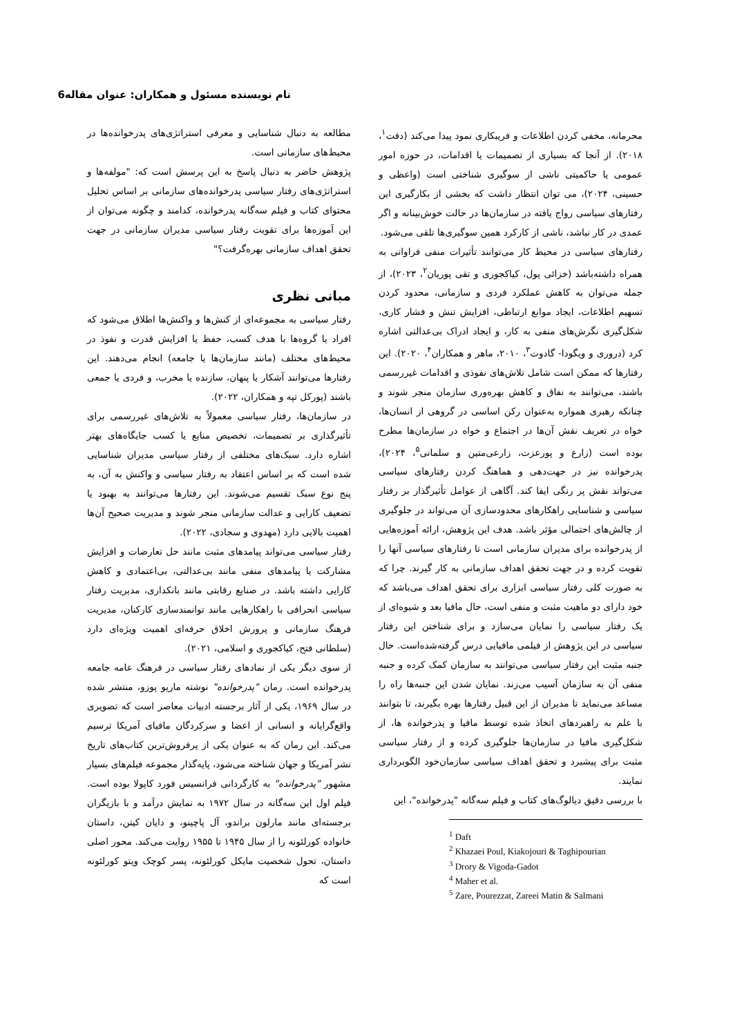نام نویسنده مسئول و همکاران: عنوان مقاله6
محرمانه، مخفی کردن اطلاعات و فریبکاری نمود پیدا می‌کند (دفت<sup>۱</sup>، ۲۰۱۸). از آنجا که بسیاری از تصمیمات یا اقدامات، در حوزه امور عمومی یا حاکمیتی ناشی از سوگیری شناختی است (واعظی و حسینی، ۲۰۲۴)، می توان انتظار داشت که بخشی از بکارگیری این رفتارهای سیاسی رواج یافته در سازمان‌ها در حالت خوش‌بینانه و اگر عمدی در کار نباشد، ناشی از کارکرد همین سوگیری‌ها تلقی می‌شود.
رفتارهای سیاسی در محیط کار می‌توانند تأثیرات منفی فراوانی به همراه داشته‌باشد (خزائی پول، کیاکجوری و تقی پوریان<sup>۲</sup>، ۲۰۲۳)، از جمله می‌توان به کاهش عملکرد فردی و سازمانی، محدود کردن تسهیم اطلاعات، ایجاد موانع ارتباطی، افزایش تنش و فشار کاری، شکل‌گیری نگرش‌های منفی به کار، و ایجاد ادراک بی‌عدالتی اشاره کرد (دروری و ویگودا- گادوت<sup>۳</sup>، ۲۰۱۰، ماهر و همکاران<sup>۴</sup>، ۲۰۲۰). این رفتارها که ممکن است شامل تلاش‌های نفوذی و اقدامات غیررسمی باشند، می‌توانند به نفاق و کاهش بهره‌وری سازمان منجر شوند و چنانکه رهبری همواره به‌عنوان رکن اساسی در گروهی از انسان‌ها، خواه در تعریف نقش آن‌ها در اجتماع و خواه در سازمان‌ها مطرح بوده است (زارع و پورعزت، زارعی‌متین و سلمانی<sup>۵</sup>، ۲۰۲۴)، پدرخوانده نیز در جهت‌دهی و هماهنگ کردن رفتارهای سیاسی می‌تواند نقش پر رنگی ایفا کند. آگاهی از عوامل تأثیرگذار بر رفتار سیاسی و شناسایی راهکارهای محدودسازی آن می‌تواند در جلوگیری از چالش‌های احتمالی مؤثر باشد. هدف این پژوهش، ارائه آموزه‌هایی از پدرخوانده برای مدیران سازمانی است تا رفتارهای سیاسی آنها را تقویت کرده و در جهت تحقق اهداف سازمانی به کار گیرند. چرا که به صورت کلی رفتار سیاسی ابزاری برای تحقق اهداف می‌باشد که خود دارای دو ماهیت مثبت و منفی است، حال مافیا بعد و شیوه‌ای از یک رفتار سیاسی را نمایان می‌سازد و برای شناختن این رفتار سیاسی در این پژوهش از فیلمی مافیایی درس گرفته‌شده‌است. حال جنبه مثبت این رفتار سیاسی می‌توانند به سازمان کمک کرده و جنبه منفی آن به سازمان آسیب می‌زند. نمایان شدن این جنبه‌ها راه را مساعد می‌نماید تا مدیران از این قبیل رفتارها بهره بگیرند، تا بتوانند با علم به راهبردهای اتخاذ شده توسط مافیا و پدرخوانده ها، از شکل‌گیری مافیا در سازمان‌ها جلوگیری کرده و از رفتار سیاسی مثبت برای پیشبرد و تحقق اهداف سیاسی سازمان‌خود الگوبرداری نمایند.
با بررسی دقیق دیالوگ‌های کتاب و فیلم سه‌گانه "پدرخوانده"، این
<sup>1</sup> Daft
<sup>2</sup> Khazaei Poul, Kiakojouri & Taghipourian
<sup>3</sup> Drory & Vigoda-Gadot
<sup>4</sup> Maher et al.
<sup>5</sup> Zare, Pourezzat, Zareei Matin & Salmani
مطالعه به دنبال شناسایی و معرفی استراتژی‌های پدرخوانده‌ها در محیط‌های سازمانی است.
پژوهش حاضر به دنبال پاسخ به این پرسش است که: "مولفه‌ها و استراتژی‌های رفتار سیاسی پدرخوانده‌های سازمانی بر اساس تحلیل محتوای کتاب و فیلم سه‌گانه پدرخوانده، کدامند و چگونه می‌توان از این آموزه‌ها برای تقویت رفتار سیاسی مدیران سازمانی در جهت تحقق اهداف سازمانی بهره‌گرفت؟"
مبانی نظری
رفتار سیاسی به مجموعه‌ای از کنش‌ها و واکنش‌ها اطلاق می‌شود که افراد یا گروه‌ها با هدف کسب، حفظ یا افزایش قدرت و نفوذ در محیط‌های مختلف (مانند سازمان‌ها یا جامعه) انجام می‌دهند. این رفتارها می‌توانند آشکار یا پنهان، سازنده یا مخرب، و فردی یا جمعی باشند (پورکل تپه و همکاران، ۲۰۲۲).
در سازمان‌ها، رفتار سیاسی معمولاً به تلاش‌های غیررسمی برای تأثیرگذاری بر تصمیمات، تخصیص منابع یا کسب جایگاه‌های بهتر اشاره دارد. سبک‌های مختلفی از رفتار سیاسی مدیران شناسایی شده است که بر اساس اعتقاد به رفتار سیاسی و واکنش به آن، به پنج نوع سبک تقسیم می‌شوند. این رفتارها می‌توانند به بهبود یا تضعیف کارایی و عدالت سازمانی منجر شوند و مدیریت صحیح آن‌ها اهمیت بالایی دارد (مهدوی و سجادی، ۲۰۲۲).
رفتار سیاسی می‌تواند پیامدهای مثبت مانند حل تعارضات و افزایش مشارکت یا پیامدهای منفی مانند بی‌عدالتی، بی‌اعتمادی و کاهش کارایی داشته باشد. در صنایع رقابتی مانند بانکداری، مدیریت رفتار سیاسی انحرافی با راهکارهایی مانند توانمندسازی کارکنان، مدیریت فرهنگ سازمانی و پرورش اخلاق حرفه‌ای اهمیت ویژه‌ای دارد (سلطانی فتح، کیاکجوری و اسلامی، ۲۰۲۱).
از سوی دیگر یکی از نمادهای رفتار سیاسی در فرهنگ عامه جامعه پدرخوانده است. رمان "پدرخوانده" نوشته ماریو پوزو، منتشر شده در سال ۱۹۶۹، یکی از آثار برجسته ادبیات معاصر است که تصویری واقع‌گرایانه و انسانی از اعضا و سرکردگان مافیای آمریکا ترسیم می‌کند. این رمان که به عنوان یکی از پرفروش‌ترین کتاب‌های تاریخ نشر آمریکا و جهان شناخته می‌شود، پایه‌گذار مجموعه فیلم‌های بسیار مشهور "پدرخوانده" به کارگردانی فرانسیس فورد کاپولا بوده است. فیلم اول این سه‌گانه در سال ۱۹۷۲ به نمایش درآمد و با بازیگران برجسته‌ای مانند مارلون براندو، آل پاچینو، و دایان کیتن، داستان خانواده کورلئونه را از سال ۱۹۴۵ تا ۱۹۵۵ روایت می‌کند. محور اصلی داستان، تحول شخصیت مایکل کورلئونه، پسر کوچک ویتو کورلئونه است که